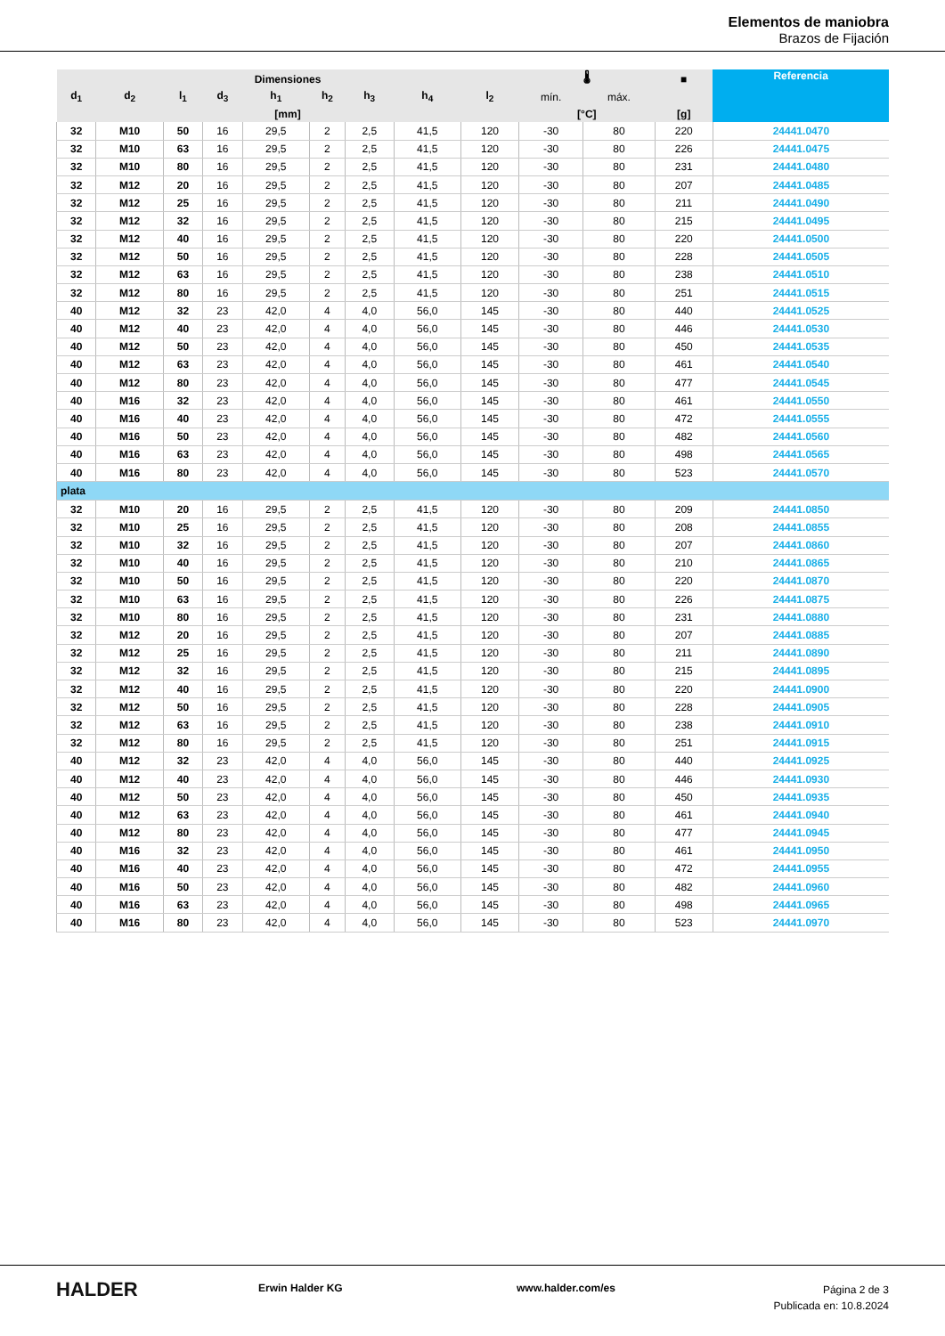Elementos de maniobra
Brazos de Fijación
| Dimensiones | | | | | | | | | 🌡 | | ■ | Referencia |
| --- | --- | --- | --- | --- | --- | --- | --- | --- | --- | --- | --- | --- |
| d<sub>1</sub> | d<sub>2</sub> | l<sub>1</sub> | d<sub>3</sub> | h<sub>1</sub> | h<sub>2</sub> | h<sub>3</sub> | h<sub>4</sub> | l<sub>2</sub> | mín. | máx. | | |
| [mm] | | | | | | | | | [°C] | | [g] | |
| 32 | M10 | 50 | 16 | 29,5 | 2 | 2,5 | 41,5 | 120 | -30 | 80 | 220 | 24441.0470 |
| 32 | M10 | 63 | 16 | 29,5 | 2 | 2,5 | 41,5 | 120 | -30 | 80 | 226 | 24441.0475 |
| 32 | M10 | 80 | 16 | 29,5 | 2 | 2,5 | 41,5 | 120 | -30 | 80 | 231 | 24441.0480 |
| 32 | M12 | 20 | 16 | 29,5 | 2 | 2,5 | 41,5 | 120 | -30 | 80 | 207 | 24441.0485 |
| 32 | M12 | 25 | 16 | 29,5 | 2 | 2,5 | 41,5 | 120 | -30 | 80 | 211 | 24441.0490 |
| 32 | M12 | 32 | 16 | 29,5 | 2 | 2,5 | 41,5 | 120 | -30 | 80 | 215 | 24441.0495 |
| 32 | M12 | 40 | 16 | 29,5 | 2 | 2,5 | 41,5 | 120 | -30 | 80 | 220 | 24441.0500 |
| 32 | M12 | 50 | 16 | 29,5 | 2 | 2,5 | 41,5 | 120 | -30 | 80 | 228 | 24441.0505 |
| 32 | M12 | 63 | 16 | 29,5 | 2 | 2,5 | 41,5 | 120 | -30 | 80 | 238 | 24441.0510 |
| 32 | M12 | 80 | 16 | 29,5 | 2 | 2,5 | 41,5 | 120 | -30 | 80 | 251 | 24441.0515 |
| 40 | M12 | 32 | 23 | 42,0 | 4 | 4,0 | 56,0 | 145 | -30 | 80 | 440 | 24441.0525 |
| 40 | M12 | 40 | 23 | 42,0 | 4 | 4,0 | 56,0 | 145 | -30 | 80 | 446 | 24441.0530 |
| 40 | M12 | 50 | 23 | 42,0 | 4 | 4,0 | 56,0 | 145 | -30 | 80 | 450 | 24441.0535 |
| 40 | M12 | 63 | 23 | 42,0 | 4 | 4,0 | 56,0 | 145 | -30 | 80 | 461 | 24441.0540 |
| 40 | M12 | 80 | 23 | 42,0 | 4 | 4,0 | 56,0 | 145 | -30 | 80 | 477 | 24441.0545 |
| 40 | M16 | 32 | 23 | 42,0 | 4 | 4,0 | 56,0 | 145 | -30 | 80 | 461 | 24441.0550 |
| 40 | M16 | 40 | 23 | 42,0 | 4 | 4,0 | 56,0 | 145 | -30 | 80 | 472 | 24441.0555 |
| 40 | M16 | 50 | 23 | 42,0 | 4 | 4,0 | 56,0 | 145 | -30 | 80 | 482 | 24441.0560 |
| 40 | M16 | 63 | 23 | 42,0 | 4 | 4,0 | 56,0 | 145 | -30 | 80 | 498 | 24441.0565 |
| 40 | M16 | 80 | 23 | 42,0 | 4 | 4,0 | 56,0 | 145 | -30 | 80 | 523 | 24441.0570 |
| plata | | | | | | | | | | | | |
| 32 | M10 | 20 | 16 | 29,5 | 2 | 2,5 | 41,5 | 120 | -30 | 80 | 209 | 24441.0850 |
| 32 | M10 | 25 | 16 | 29,5 | 2 | 2,5 | 41,5 | 120 | -30 | 80 | 208 | 24441.0855 |
| 32 | M10 | 32 | 16 | 29,5 | 2 | 2,5 | 41,5 | 120 | -30 | 80 | 207 | 24441.0860 |
| 32 | M10 | 40 | 16 | 29,5 | 2 | 2,5 | 41,5 | 120 | -30 | 80 | 210 | 24441.0865 |
| 32 | M10 | 50 | 16 | 29,5 | 2 | 2,5 | 41,5 | 120 | -30 | 80 | 220 | 24441.0870 |
| 32 | M10 | 63 | 16 | 29,5 | 2 | 2,5 | 41,5 | 120 | -30 | 80 | 226 | 24441.0875 |
| 32 | M10 | 80 | 16 | 29,5 | 2 | 2,5 | 41,5 | 120 | -30 | 80 | 231 | 24441.0880 |
| 32 | M12 | 20 | 16 | 29,5 | 2 | 2,5 | 41,5 | 120 | -30 | 80 | 207 | 24441.0885 |
| 32 | M12 | 25 | 16 | 29,5 | 2 | 2,5 | 41,5 | 120 | -30 | 80 | 211 | 24441.0890 |
| 32 | M12 | 32 | 16 | 29,5 | 2 | 2,5 | 41,5 | 120 | -30 | 80 | 215 | 24441.0895 |
| 32 | M12 | 40 | 16 | 29,5 | 2 | 2,5 | 41,5 | 120 | -30 | 80 | 220 | 24441.0900 |
| 32 | M12 | 50 | 16 | 29,5 | 2 | 2,5 | 41,5 | 120 | -30 | 80 | 228 | 24441.0905 |
| 32 | M12 | 63 | 16 | 29,5 | 2 | 2,5 | 41,5 | 120 | -30 | 80 | 238 | 24441.0910 |
| 32 | M12 | 80 | 16 | 29,5 | 2 | 2,5 | 41,5 | 120 | -30 | 80 | 251 | 24441.0915 |
| 40 | M12 | 32 | 23 | 42,0 | 4 | 4,0 | 56,0 | 145 | -30 | 80 | 440 | 24441.0925 |
| 40 | M12 | 40 | 23 | 42,0 | 4 | 4,0 | 56,0 | 145 | -30 | 80 | 446 | 24441.0930 |
| 40 | M12 | 50 | 23 | 42,0 | 4 | 4,0 | 56,0 | 145 | -30 | 80 | 450 | 24441.0935 |
| 40 | M12 | 63 | 23 | 42,0 | 4 | 4,0 | 56,0 | 145 | -30 | 80 | 461 | 24441.0940 |
| 40 | M12 | 80 | 23 | 42,0 | 4 | 4,0 | 56,0 | 145 | -30 | 80 | 477 | 24441.0945 |
| 40 | M16 | 32 | 23 | 42,0 | 4 | 4,0 | 56,0 | 145 | -30 | 80 | 461 | 24441.0950 |
| 40 | M16 | 40 | 23 | 42,0 | 4 | 4,0 | 56,0 | 145 | -30 | 80 | 472 | 24441.0955 |
| 40 | M16 | 50 | 23 | 42,0 | 4 | 4,0 | 56,0 | 145 | -30 | 80 | 482 | 24441.0960 |
| 40 | M16 | 63 | 23 | 42,0 | 4 | 4,0 | 56,0 | 145 | -30 | 80 | 498 | 24441.0965 |
| 40 | M16 | 80 | 23 | 42,0 | 4 | 4,0 | 56,0 | 145 | -30 | 80 | 523 | 24441.0970 |
HALDER Erwin Halder KG www.halder.com/es
Página 2 de 3
Publicada en: 10.8.2024